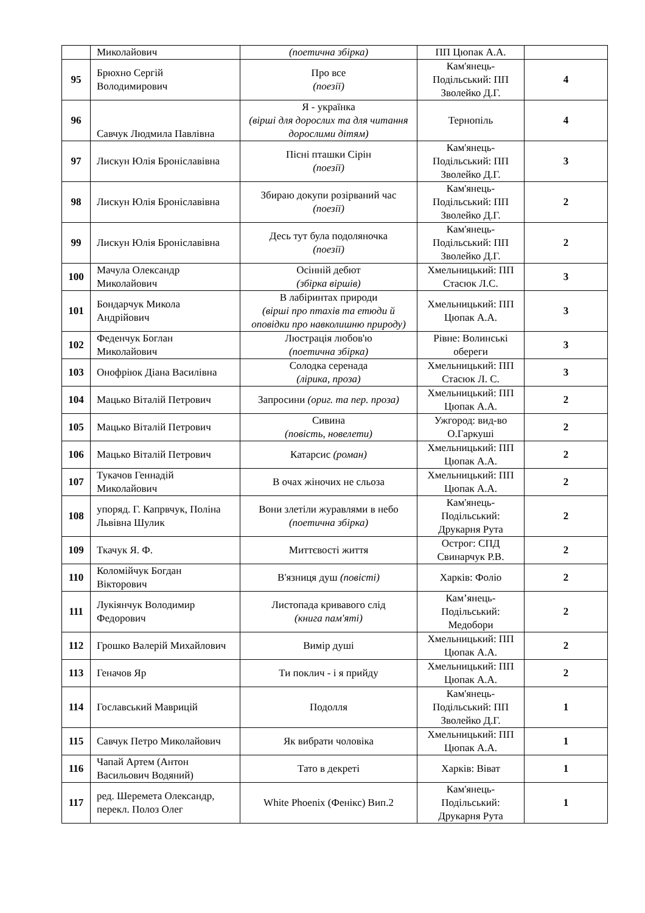| | Миколайович | (поетична збірка) | ПП Цюпак А.А. | |
| 95 | Брюхно Сергій Володимирович | Про все (поезії) | Кам'янець-Подільський: ПП Зволейко Д.Г. | 4 |
| 96 | Савчук Людмила Павлівна | Я - українка (вірші для дорослих та для читання дорослими дітям) | Тернопіль | 4 |
| 97 | Лискун Юлія Броніславівна | Пісні пташки Сірін (поезії) | Кам'янець-Подільський: ПП Зволейко Д.Г. | 3 |
| 98 | Лискун Юлія Броніславівна | Збираю докупи розірваний час (поезії) | Кам'янець-Подільський: ПП Зволейко Д.Г. | 2 |
| 99 | Лискун Юлія Броніславівна | Десь тут була подоляночка (поезії) | Кам'янець-Подільський: ПП Зволейко Д.Г. | 2 |
| 100 | Мачула Олександр Миколайович | Осінній дебют (збірка віршів) | Хмельницький: ПП Стасюк Л.С. | 3 |
| 101 | Бондарчук Микола Андрійович | В лабіринтах природи (вірші про птахів та етюди й оповідки про навколишню природу) | Хмельницький: ПП Цюпак А.А. | 3 |
| 102 | Феденчук Боглан Миколайович | Люстрація любов'ю (поетична збірка) | Рівне: Волинські обереги | 3 |
| 103 | Онофріюк Діана Василівна | Солодка серенада (лірика, проза) | Хмельницький: ПП Стасюк Л. С. | 3 |
| 104 | Мацько Віталій Петрович | Запросини (ориг. та пер. проза) | Хмельницький: ПП Цюпак А.А. | 2 |
| 105 | Мацько Віталій Петрович | Сивина (повість, новелети) | Ужгород: вид-во О.Гаркуші | 2 |
| 106 | Мацько Віталій Петрович | Катарсис (роман) | Хмельницький: ПП Цюпак А.А. | 2 |
| 107 | Тукачов Геннадій Миколайович | В очах жіночих не сльоза | Хмельницький: ПП Цюпак А.А. | 2 |
| 108 | упоряд. Г. Капрвчук, Поліна Львівна Шулик | Вони злетіли журавлями в небо (поетична збірка) | Кам'янець-Подільський: Друкарня Рута | 2 |
| 109 | Ткачук Я. Ф. | Миттєвості життя | Острог: СПД Свинарчук Р.В. | 2 |
| 110 | Коломійчук Богдан Вікторович | В'язниця душ (повісті) | Харків: Фоліо | 2 |
| 111 | Лукіянчук Володимир Федорович | Листопада кривавого слід (книга пам'яті) | Кам’янець-Подільський: Медобори | 2 |
| 112 | Грошко Валерій Михайлович | Вимір душі | Хмельницький: ПП Цюпак А.А. | 2 |
| 113 | Геначов Яр | Ти поклич - і я прийду | Хмельницький: ПП Цюпак А.А. | 2 |
| 114 | Гославський Маврицій | Подолля | Кам'янець-Подільський: ПП Зволейко Д.Г. | 1 |
| 115 | Савчук Петро Миколайович | Як вибрати чоловіка | Хмельницький: ПП Цюпак А.А. | 1 |
| 116 | Чапай Артем (Антон Васильович Водяний) | Тато в декреті | Харків: Віват | 1 |
| 117 | ред. Шеремета Олександр, перекл. Полоз Олег | White Phoenix (Фенікс) Вип.2 | Кам'янець-Подільський: Друкарня Рута | 1 |